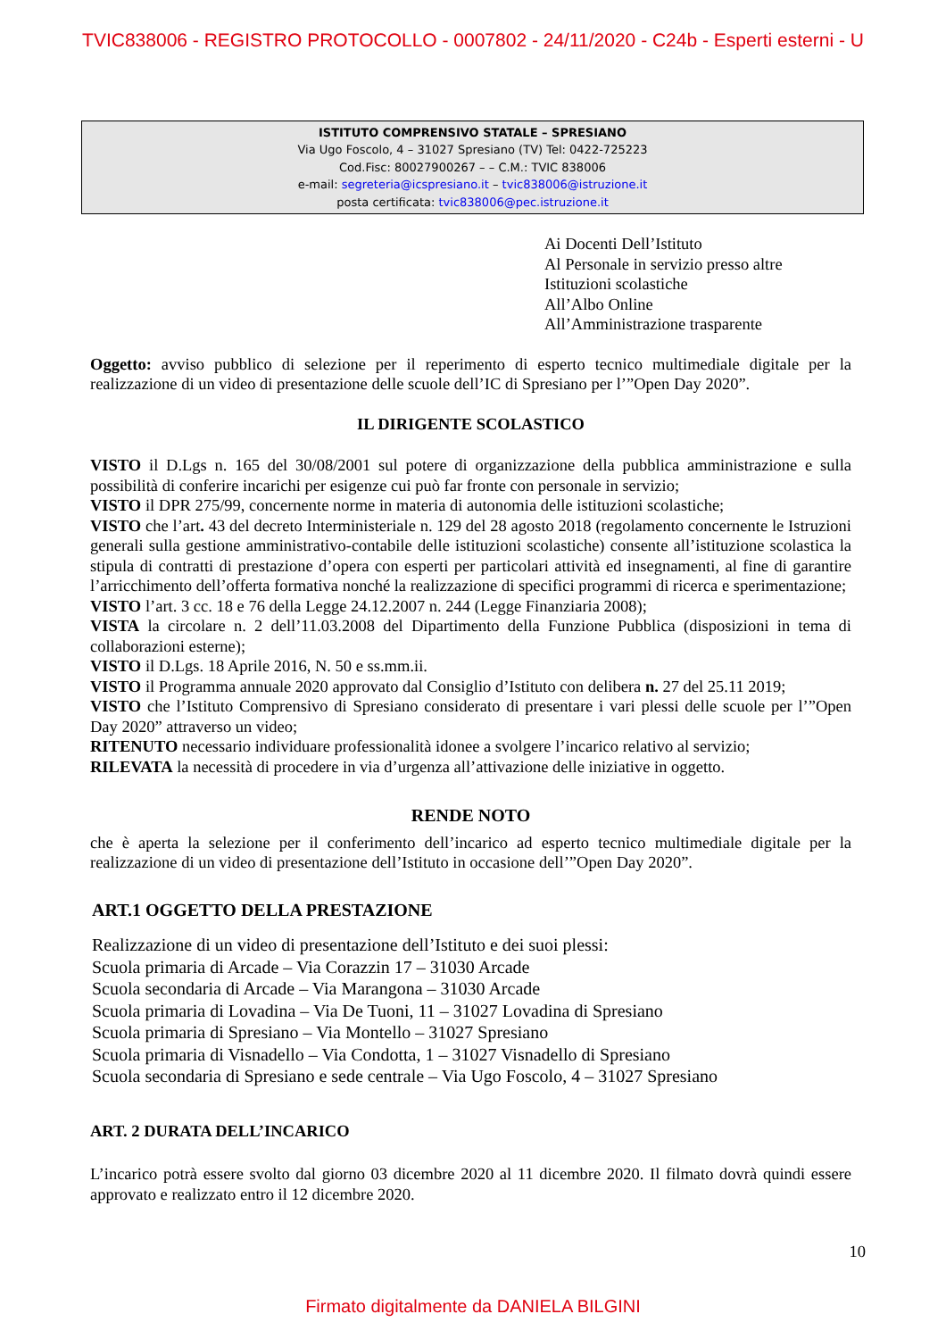TVIC838006 - REGISTRO PROTOCOLLO - 0007802 - 24/11/2020 - C24b - Esperti esterni - U
ISTITUTO COMPRENSIVO STATALE – SPRESIANO
Via Ugo Foscolo, 4 – 31027 Spresiano (TV) Tel: 0422-725223
Cod.Fisc: 80027900267 – – C.M.: TVIC 838006
e-mail: segreteria@icspresiano.it – tvic838006@istruzione.it
posta certificata: tvic838006@pec.istruzione.it
Ai Docenti Dell’Istituto
Al Personale in servizio presso altre
Istituzioni scolastiche
All’Albo Online
All’Amministrazione trasparente
Oggetto: avviso pubblico di selezione per il reperimento di esperto tecnico multimediale digitale per la realizzazione di un video di presentazione delle scuole dell’IC di Spresiano per l’”Open Day 2020”.
IL DIRIGENTE SCOLASTICO
VISTO il D.Lgs n. 165 del 30/08/2001 sul potere di organizzazione della pubblica amministrazione e sulla possibilità di conferire incarichi per esigenze cui può far fronte con personale in servizio;
VISTO il DPR 275/99, concernente norme in materia di autonomia delle istituzioni scolastiche;
VISTO che l’art. 43 del decreto Interministeriale n. 129 del 28 agosto 2018 (regolamento concernente le Istruzioni generali sulla gestione amministrativo-contabile delle istituzioni scolastiche) consente all’istituzione scolastica la stipula di contratti di prestazione d’opera con esperti per particolari attività ed insegnamenti, al fine di garantire l’arricchimento dell’offerta formativa nonché la realizzazione di specifici programmi di ricerca e sperimentazione;
VISTO l’art. 3 cc. 18 e 76 della Legge 24.12.2007 n. 244 (Legge Finanziaria 2008);
VISTA la circolare n. 2 dell’11.03.2008 del Dipartimento della Funzione Pubblica (disposizioni in tema di collaborazioni esterne);
VISTO il D.Lgs. 18 Aprile 2016, N. 50 e ss.mm.ii.
VISTO il Programma annuale 2020 approvato dal Consiglio d’Istituto con delibera n. 27 del 25.11 2019;
VISTO che l’Istituto Comprensivo di Spresiano considerato di presentare i vari plessi delle scuole per l’”Open Day 2020” attraverso un video;
RITENUTO necessario individuare professionalità idonee a svolgere l’incarico relativo al servizio;
RILEVATA la necessità di procedere in via d’urgenza all’attivazione delle iniziative in oggetto.
RENDE NOTO
che è aperta la selezione per il conferimento dell’incarico ad esperto tecnico multimediale digitale per la realizzazione di un video di presentazione dell’Istituto in occasione dell’”Open Day 2020”.
ART.1 OGGETTO DELLA PRESTAZIONE
Realizzazione di un video di presentazione dell’Istituto e dei suoi plessi:
Scuola primaria di Arcade – Via Corazzin 17 – 31030 Arcade
Scuola secondaria di Arcade – Via Marangona – 31030 Arcade
Scuola primaria di Lovadina – Via De Tuoni, 11 – 31027 Lovadina di Spresiano
Scuola primaria di Spresiano – Via Montello – 31027 Spresiano
Scuola primaria di Visnadello – Via Condotta, 1 – 31027 Visnadello di Spresiano
Scuola secondaria di Spresiano e sede centrale – Via Ugo Foscolo, 4 – 31027 Spresiano
ART. 2 DURATA DELL’INCARICO
L’incarico potrà essere svolto dal giorno 03 dicembre 2020 al 11 dicembre 2020. Il filmato dovrà quindi essere approvato e realizzato entro il 12 dicembre 2020.
10
Firmato digitalmente da DANIELA BILGINI